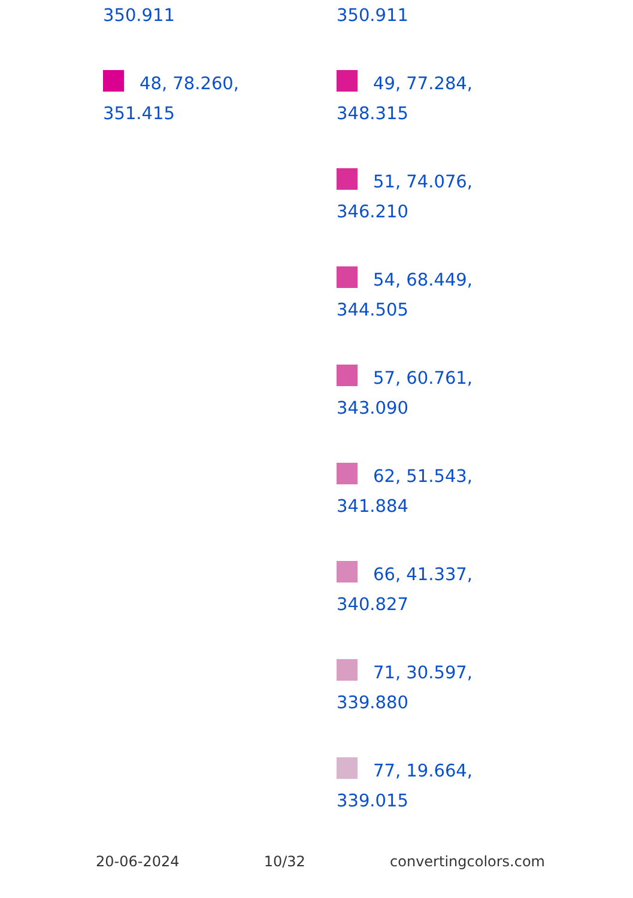350.911
48, 78.260, 351.415
350.911
49, 77.284, 348.315
51, 74.076, 346.210
54, 68.449, 344.505
57, 60.761, 343.090
62, 51.543, 341.884
66, 41.337, 340.827
71, 30.597, 339.880
77, 19.664, 339.015
20-06-2024 10/32 convertingcolors.com